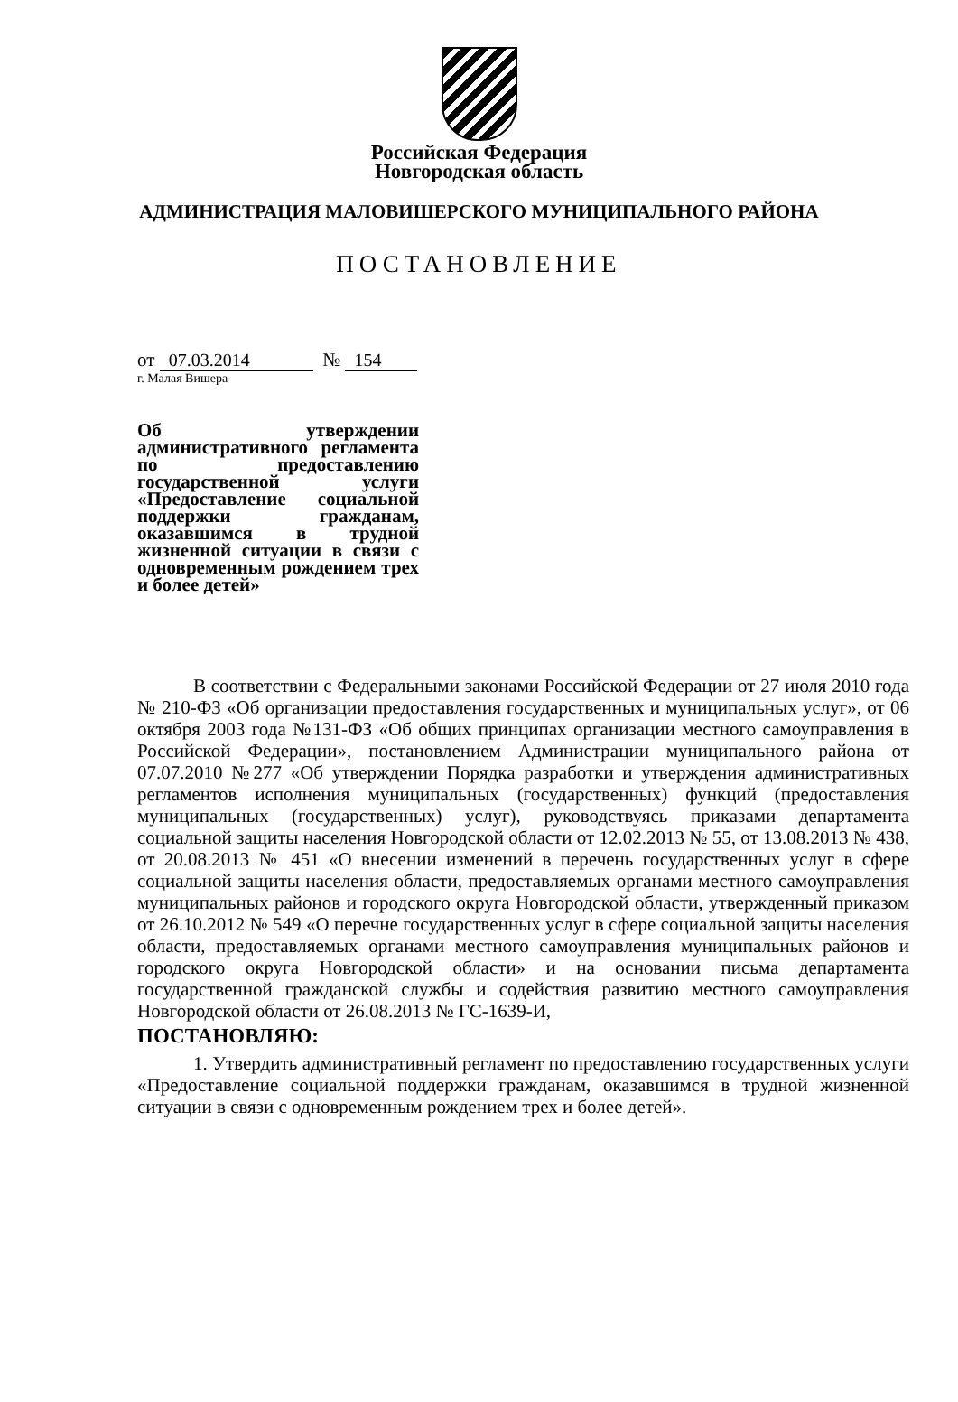Российская Федерация
Новгородская область
АДМИНИСТРАЦИЯ МАЛОВИШЕРСКОГО МУНИЦИПАЛЬНОГО РАЙОНА
ПОСТАНОВЛЕНИЕ
от 07.03.2014 № 154
г. Малая Вишера
Об утверждении административного регламента по предоставлению государственной услуги «Предоставление социальной поддержки гражданам, оказавшимся в трудной жизненной ситуации в связи с одновременным рождением трех и более детей»
В соответствии с Федеральными законами Российской Федерации от 27 июля 2010 года № 210-ФЗ «Об организации предоставления государственных и муниципальных услуг», от 06 октября 2003 года №131-ФЗ «Об общих принципах организации местного самоуправления в Российской Федерации», постановлением Администрации муниципального района от 07.07.2010 №277 «Об утверждении Порядка разработки и утверждения административных регламентов исполнения муниципальных (государственных) функций (предоставления муниципальных (государственных) услуг), руководствуясь приказами департамента социальной защиты населения Новгородской области от 12.02.2013 № 55, от 13.08.2013 № 438, от 20.08.2013 № 451 «О внесении изменений в перечень государственных услуг в сфере социальной защиты населения области, предоставляемых органами местного самоуправления муниципальных районов и городского округа Новгородской области, утвержденный приказом от 26.10.2012 № 549 «О перечне государственных услуг в сфере социальной защиты населения области, предоставляемых органами местного самоуправления муниципальных районов и городского округа Новгородской области» и на основании письма департамента государственной гражданской службы и содействия развитию местного самоуправления Новгородской области от 26.08.2013 № ГС-1639-И,
ПОСТАНОВЛЯЮ:
1. Утвердить административный регламент по предоставлению государственных услуги «Предоставление социальной поддержки гражданам, оказавшимся в трудной жизненной ситуации в связи с одновременным рождением трех и более детей».